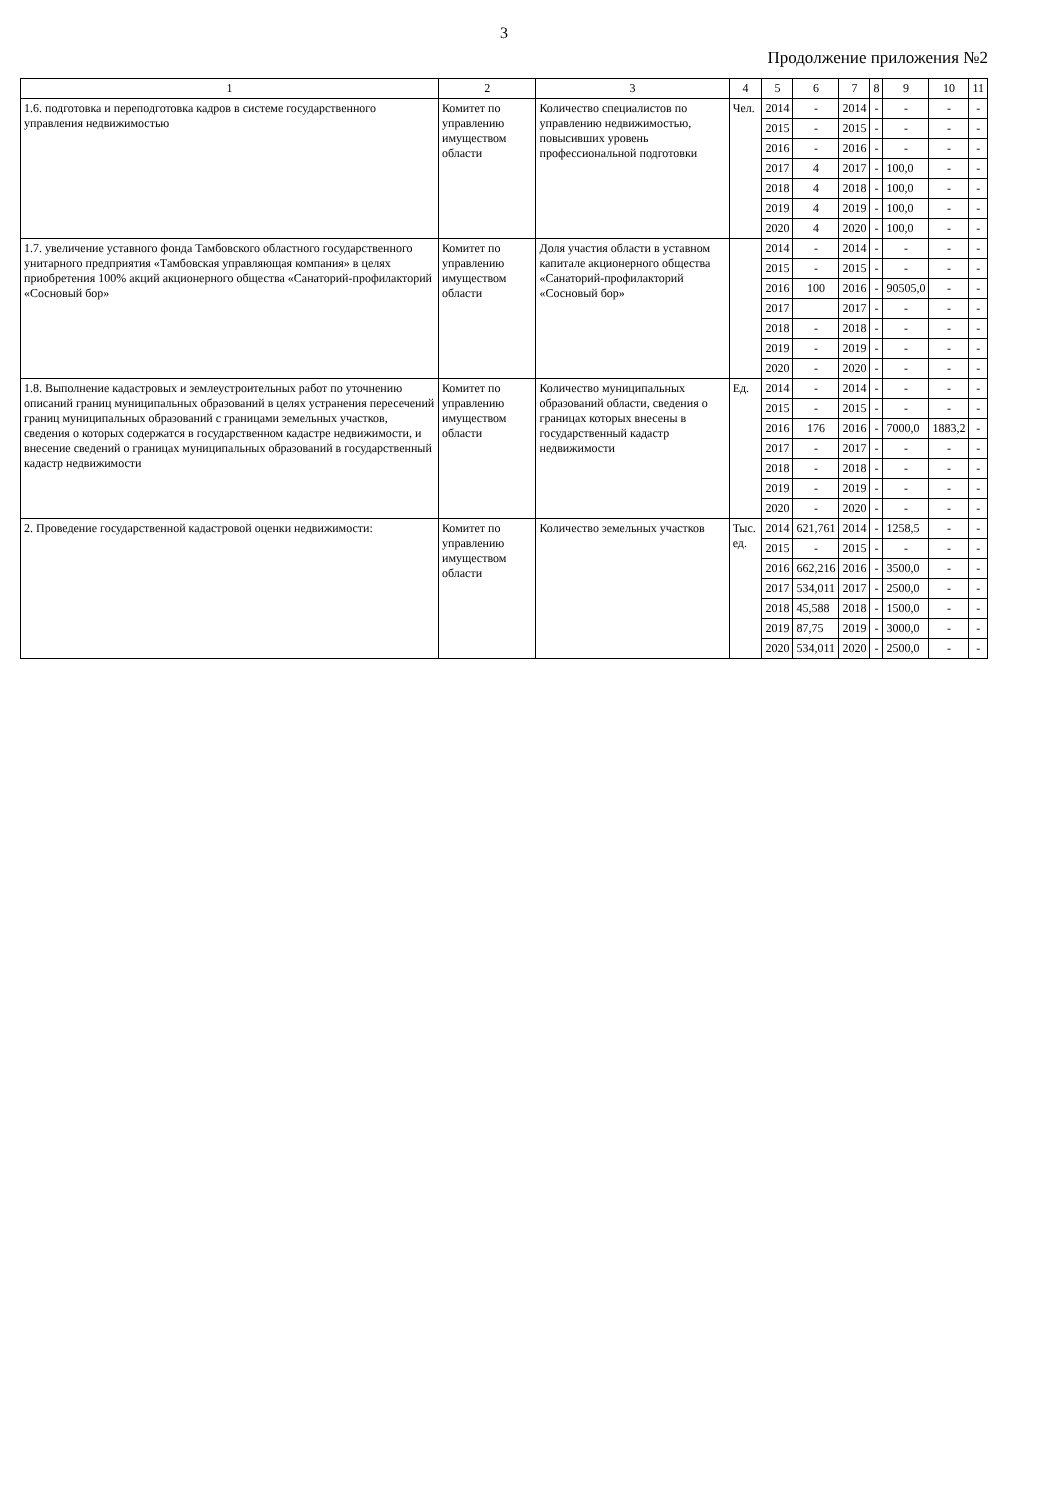3
Продолжение приложения №2
| 1 | 2 | 3 | 4 | 5 | 6 | 7 | 8 | 9 | 10 | 11 |
| --- | --- | --- | --- | --- | --- | --- | --- | --- | --- | --- |
| 1.6. подготовка и переподготовка кадров в системе государственного управления недвижимостью | Комитет по управлению имуществом области | Количество специалистов по управлению недвижимостью, повысивших уровень профессиональной подготовки | Чел. | 2014 | - | 2014 | - | - | - | - |
| | | | | 2015 | - | 2015 | - | - | - | - |
| | | | | 2016 | - | 2016 | - | - | - | - |
| | | | | 2017 | 4 | 2017 | - | 100,0 | - | - |
| | | | | 2018 | 4 | 2018 | - | 100,0 | - | - |
| | | | | 2019 | 4 | 2019 | - | 100,0 | - | - |
| | | | | 2020 | 4 | 2020 | - | 100,0 | - | - |
| 1.7. увеличение уставного фонда Тамбовского областного государственного унитарного предприятия «Тамбовская управляющая компания» в целях приобретения 100% акций акционерного общества «Санаторий-профилакторий «Сосновый бор» | Комитет по управлению имуществом области | Доля участия области в уставном капитале акционерного общества «Санаторий-профилакторий «Сосновый бор» | | 2014 | - | 2014 | - | - | - | - |
| | | | | 2015 | - | 2015 | - | - | - | - |
| | | | | 2016 | 100 | 2016 | - | 90505,0 | - | - |
| | | | | 2017 | | 2017 | - | - | - | - |
| | | | | 2018 | - | 2018 | - | - | - | - |
| | | | | 2019 | - | 2019 | - | - | - | - |
| | | | | 2020 | - | 2020 | - | - | - | - |
| 1.8. Выполнение кадастровых и землеустроительных работ по уточнению описаний границ муниципальных образований в целях устранения пересечений границ муниципальных образований с границами земельных участков, сведения о которых содержатся в государственном кадастре недвижимости, и внесение сведений о границах муниципальных образований в государственный кадастр недвижимости | Комитет по управлению имуществом области | Количество муниципальных образований области, сведения о границах которых внесены в государственный кадастр недвижимости | Ед. | 2014 | - | 2014 | - | - | - | - |
| | | | | 2015 | - | 2015 | - | - | - | - |
| | | | | 2016 | 176 | 2016 | - | 7000,0 | 1883,2 | - |
| | | | | 2017 | - | 2017 | - | - | - | - |
| | | | | 2018 | - | 2018 | - | - | - | - |
| | | | | 2019 | - | 2019 | - | - | - | - |
| | | | | 2020 | - | 2020 | - | - | - | - |
| 2. Проведение государственной кадастровой оценки недвижимости: | Комитет по управлению имуществом области | Количество земельных участков | Тыс. ед. | 2014 | 621,761 | 2014 | - | 1258,5 | - | - |
| | | | | 2015 | - | 2015 | - | - | - | - |
| | | | | 2016 | 662,216 | 2016 | - | 3500,0 | - | - |
| | | | | 2017 | 534,011 | 2017 | - | 2500,0 | - | - |
| | | | | 2018 | 45,588 | 2018 | - | 1500,0 | - | - |
| | | | | 2019 | 87,75 | 2019 | - | 3000,0 | - | - |
| | | | | 2020 | 534,011 | 2020 | - | 2500,0 | - | - |